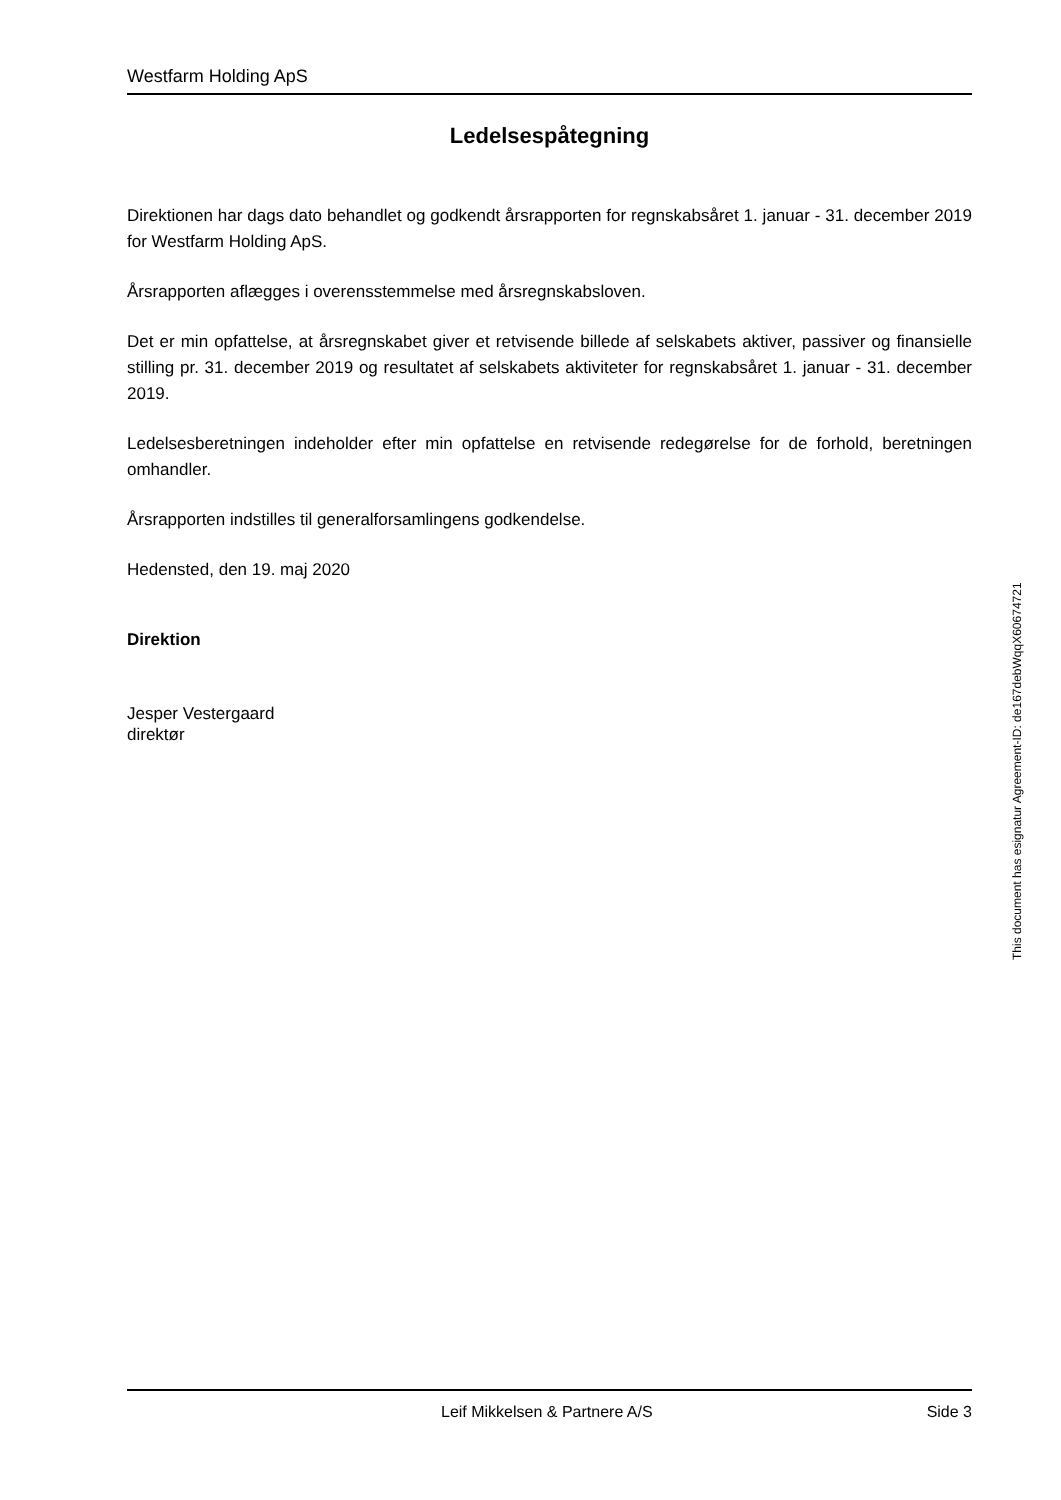Westfarm Holding ApS
Ledelsespåtegning
Direktionen har dags dato behandlet og godkendt årsrapporten for regnskabsåret 1. januar - 31. december 2019 for Westfarm Holding ApS.
Årsrapporten aflægges i overensstemmelse med årsregnskabsloven.
Det er min opfattelse, at årsregnskabet giver et retvisende billede af selskabets aktiver, passiver og finansielle stilling pr. 31. december 2019 og resultatet af selskabets aktiviteter for regnskabsåret 1. januar - 31. december 2019.
Ledelsesberetningen indeholder efter min opfattelse en retvisende redegørelse for de forhold, beretningen omhandler.
Årsrapporten indstilles til generalforsamlingens godkendelse.
Hedensted, den 19. maj 2020
Direktion
Jesper Vestergaard
direktør
This document has esignatur Agreement-ID: de167debWqqX60674721
Leif Mikkelsen & Partnere A/S Side 3